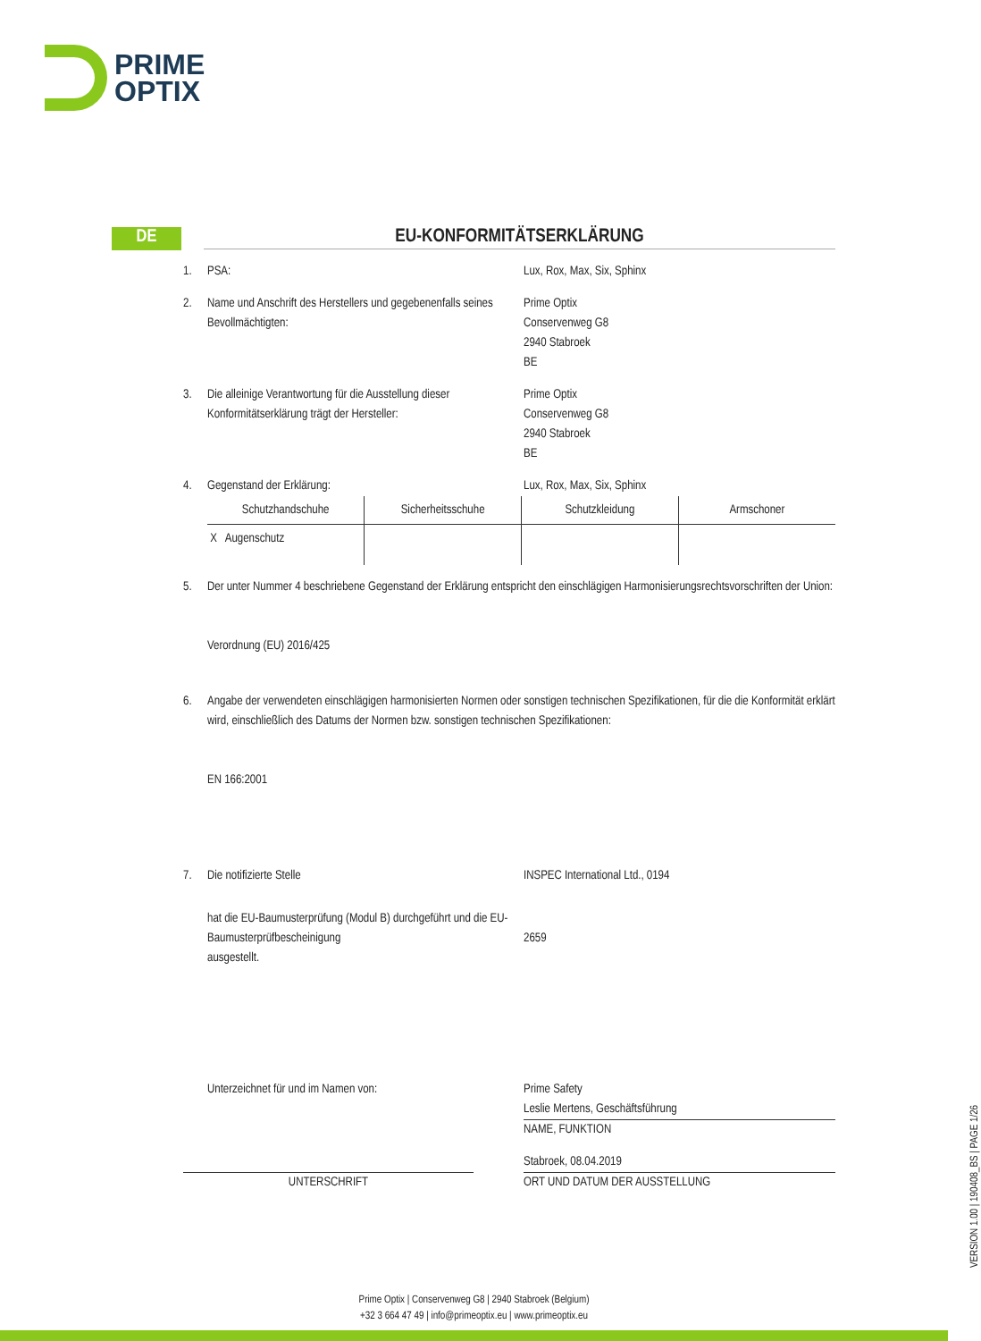PRIME
OPTIX
DE
EU-KONFORMITÄTSERKLÄRUNG
1. PSA: Lux, Rox, Max, Six, Sphinx
2. Name und Anschrift des Herstellers und gegebenenfalls seines Bevollmächtigten:
Prime Optix
Conservenweg G8
2940 Stabroek
BE
3. Die alleinige Verantwortung für die Ausstellung dieser Konformitätserklärung trägt der Hersteller:
Prime Optix
Conservenweg G8
2940 Stabroek
BE
4. Gegenstand der Erklärung: Lux, Rox, Max, Six, Sphinx
| Schutzhandschuhe | Sicherheitsschuhe | Schutzkleidung | Armschoner |
| X Augenschutz | | | |
5. Der unter Nummer 4 beschriebene Gegenstand der Erklärung entspricht den einschlägigen Harmonisierungsrechtsvorschriften der Union:
Verordnung (EU) 2016/425
6. Angabe der verwendeten einschlägigen harmonisierten Normen oder sonstigen technischen Spezifikationen, für die die Konformität erklärt wird, einschließlich des Datums der Normen bzw. sonstigen technischen Spezifikationen:
EN 166:2001
7. Die notifizierte Stelle INSPEC International Ltd., 0194
hat die EU-Baumusterprüfung (Modul B) durchgeführt und die EU-Baumusterprüfbescheinigung
ausgestellt.
2659
Unterzeichnet für und im Namen von: Prime Safety
Leslie Mertens, Geschäftsführung
NAME, FUNKTION
UNTERSCHRIFT
Stabroek, 08.04.2019
ORT UND DATUM DER AUSSTELLUNG
VERSION 1.00 | 190408_BS | PAGE 1/26
Prime Optix | Conservenweg G8 | 2940 Stabroek (Belgium)
+32 3 664 47 49 | info@primeoptix.eu | www.primeoptix.eu